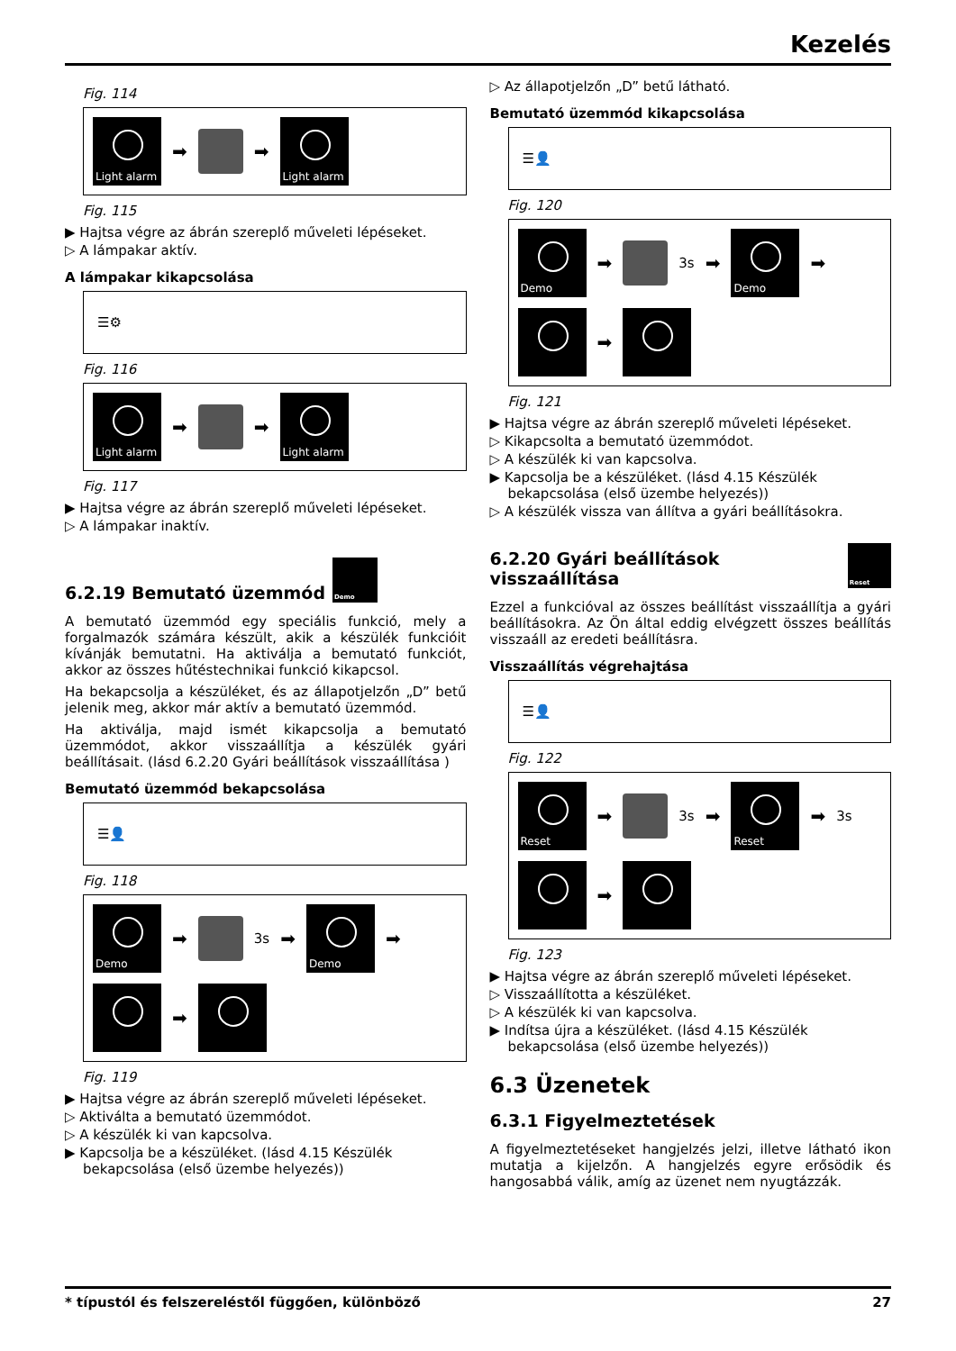Kezelés
Fig. 114
Light alarm
➡
➡
Light alarm
Fig. 115
▶ Hajtsa végre az ábrán szereplő műveleti lépéseket.
▷ A lámpakar aktív.
A lámpakar kikapcsolása
☰⚙
Fig. 116
Light alarm
➡
➡
Light alarm
Fig. 117
▶ Hajtsa végre az ábrán szereplő műveleti lépéseket.
▷ A lámpakar inaktív.
6.2.19 Bemutató üzemmód Demo
A bemutató üzemmód egy speciális funkció, mely a forgalmazók számára készült, akik a készülék funkcióit kívánják bemutatni. Ha aktiválja a bemutató funkciót, akkor az összes hűtéstechnikai funkció kikapcsol.
Ha bekapcsolja a készüléket, és az állapotjelzőn „D” betű jelenik meg, akkor már aktív a bemutató üzemmód.
Ha aktiválja, majd ismét kikapcsolja a bemutató üzemmódot, akkor visszaállítja a készülék gyári beállításait. (lásd 6.2.20 Gyári beállítások visszaállítása )
Bemutató üzemmód bekapcsolása
☰👤
Fig. 118
Demo
➡
3s ➡
Demo
➡
➡
Fig. 119
▶ Hajtsa végre az ábrán szereplő műveleti lépéseket.
▷ Aktiválta a bemutató üzemmódot.
▷ A készülék ki van kapcsolva.
▶ Kapcsolja be a készüléket. (lásd 4.15 Készülék bekapcsolása (első üzembe helyezés))
▷ Az állapotjelzőn „D” betű látható.
Bemutató üzemmód kikapcsolása
☰👤
Fig. 120
Demo
➡
3s ➡
Demo
➡
➡
Fig. 121
▶ Hajtsa végre az ábrán szereplő műveleti lépéseket.
▷ Kikapcsolta a bemutató üzemmódot.
▷ A készülék ki van kapcsolva.
▶ Kapcsolja be a készüléket. (lásd 4.15 Készülék bekapcsolása (első üzembe helyezés))
▷ A készülék vissza van állítva a gyári beállításokra.
6.2.20 Gyári beállítások visszaállítása Reset
Ezzel a funkcióval az összes beállítást visszaállítja a gyári beállításokra. Az Ön által eddig elvégzett összes beállítás visszaáll az eredeti beállításra.
Visszaállítás végrehajtása
☰👤
Fig. 122
Reset
➡
3s ➡
Reset
➡ 3s
➡
Fig. 123
▶ Hajtsa végre az ábrán szereplő műveleti lépéseket.
▷ Visszaállította a készüléket.
▷ A készülék ki van kapcsolva.
▶ Indítsa újra a készüléket. (lásd 4.15 Készülék bekapcsolása (első üzembe helyezés))
6.3 Üzenetek
6.3.1 Figyelmeztetések
A figyelmeztetéseket hangjelzés jelzi, illetve látható ikon mutatja a kijelzőn. A hangjelzés egyre erősödik és hangosabbá válik, amíg az üzenet nem nyugtázzák.
* típustól és felszereléstől függően, különböző 27